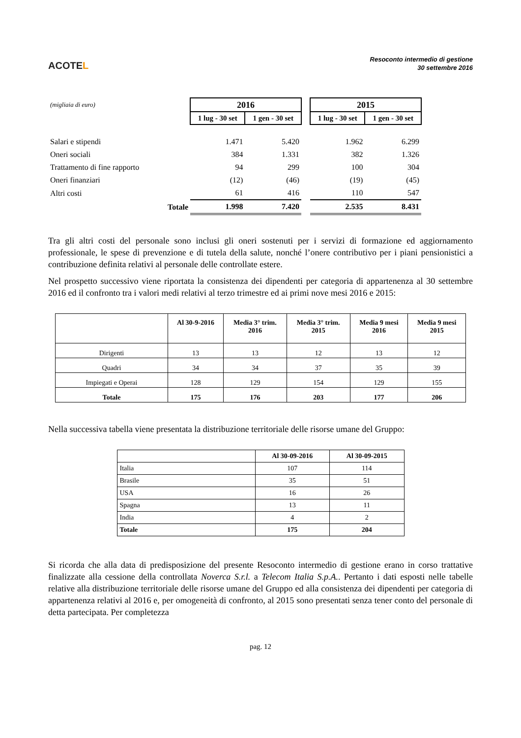ACOTEL
Resoconto intermedio di gestione
30 settembre 2016
| (migliaia di euro) | 2016 | | | 2015 | |
| | 1 lug - 30 set | 1 gen - 30 set | | 1 lug - 30 set | 1 gen - 30 set |
| Salari e stipendi | 1.471 | 5.420 | | 1.962 | 6.299 |
| Oneri sociali | 384 | 1.331 | | 382 | 1.326 |
| Trattamento di fine rapporto | 94 | 299 | | 100 | 304 |
| Oneri finanziari | (12) | (46) | | (19) | (45) |
| Altri costi | 61 | 416 | | 110 | 547 |
| Totale | 1.998 | 7.420 | | 2.535 | 8.431 |
Tra gli altri costi del personale sono inclusi gli oneri sostenuti per i servizi di formazione ed aggiornamento professionale, le spese di prevenzione e di tutela della salute, nonché l’onere contributivo per i piani pensionistici a contribuzione definita relativi al personale delle controllate estere.
Nel prospetto successivo viene riportata la consistenza dei dipendenti per categoria di appartenenza al 30 settembre 2016 ed il confronto tra i valori medi relativi al terzo trimestre ed ai primi nove mesi 2016 e 2015:
| | Al 30-9-2016 | Media 3° trim. 2016 | Media 3° trim. 2015 | Media 9 mesi 2016 | Media 9 mesi 2015 |
| --- | --- | --- | --- | --- | --- |
| Dirigenti | 13 | 13 | 12 | 13 | 12 |
| Quadri | 34 | 34 | 37 | 35 | 39 |
| Impiegati e Operai | 128 | 129 | 154 | 129 | 155 |
| Totale | 175 | 176 | 203 | 177 | 206 |
Nella successiva tabella viene presentata la distribuzione territoriale delle risorse umane del Gruppo:
| | Al 30-09-2016 | Al 30-09-2015 |
| --- | --- | --- |
| Italia | 107 | 114 |
| Brasile | 35 | 51 |
| USA | 16 | 26 |
| Spagna | 13 | 11 |
| India | 4 | 2 |
| Totale | 175 | 204 |
Si ricorda che alla data di predisposizione del presente Resoconto intermedio di gestione erano in corso trattative finalizzate alla cessione della controllata Noverca S.r.l. a Telecom Italia S.p.A.. Pertanto i dati esposti nelle tabelle relative alla distribuzione territoriale delle risorse umane del Gruppo ed alla consistenza dei dipendenti per categoria di appartenenza relativi al 2016 e, per omogeneità di confronto, al 2015 sono presentati senza tener conto del personale di detta partecipata. Per completezza
pag. 12